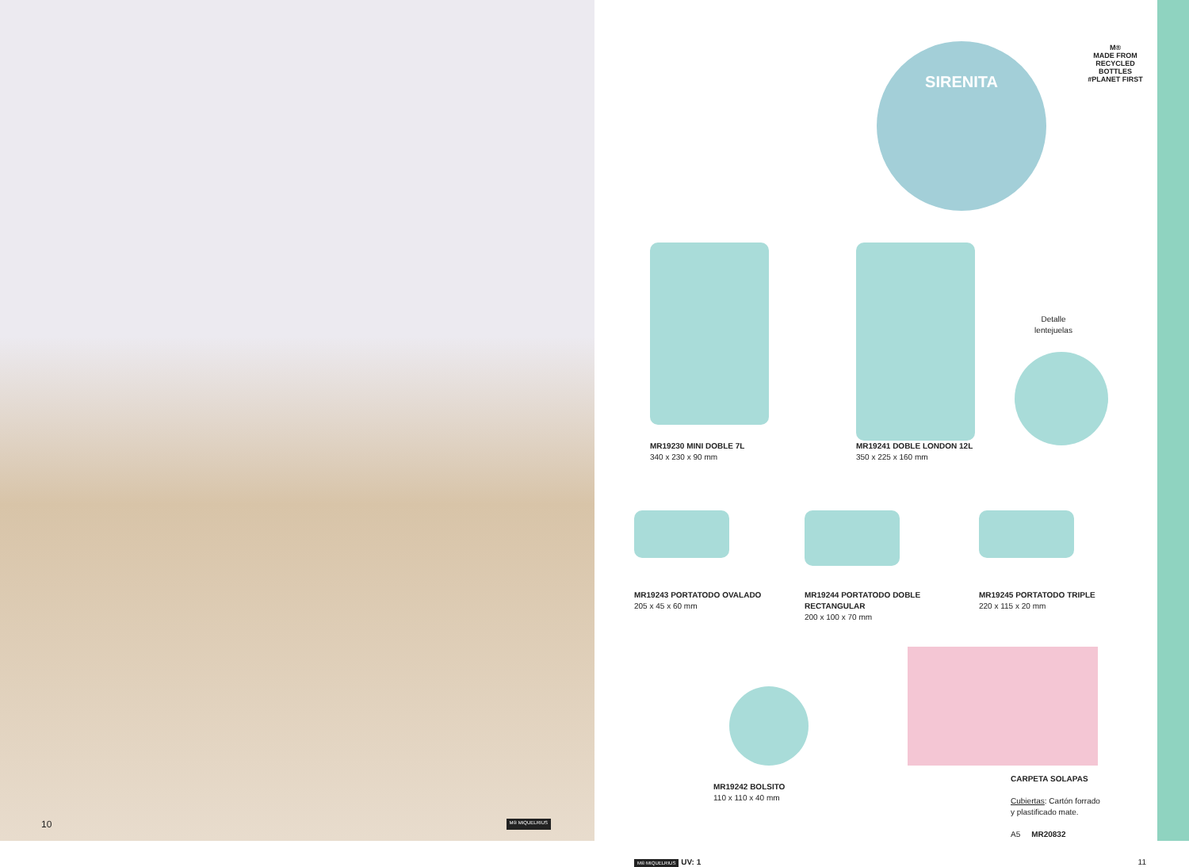10 M® MIQUELRIUS
SIRENITA
M®
MADE FROM RECYCLED BOTTLES
#PLANET FIRST
MR19230 MINI DOBLE 7L
340 x 230 x 90 mm
MR19241 DOBLE LONDON 12L
350 x 225 x 160 mm
Detalle
lentejuelas
MR19243 PORTATODO OVALADO
205 x 45 x 60 mm
MR19244 PORTATODO DOBLE
RECTANGULAR
200 x 100 x 70 mm
MR19245 PORTATODO TRIPLE
220 x 115 x 20 mm
MR19242 BOLSITO
110 x 110 x 40 mm
CARPETA SOLAPAS
Cubiertas: Cartón forrado
y plastificado mate.
A5 MR20832
M® MIQUELRIUS UV: 1 11